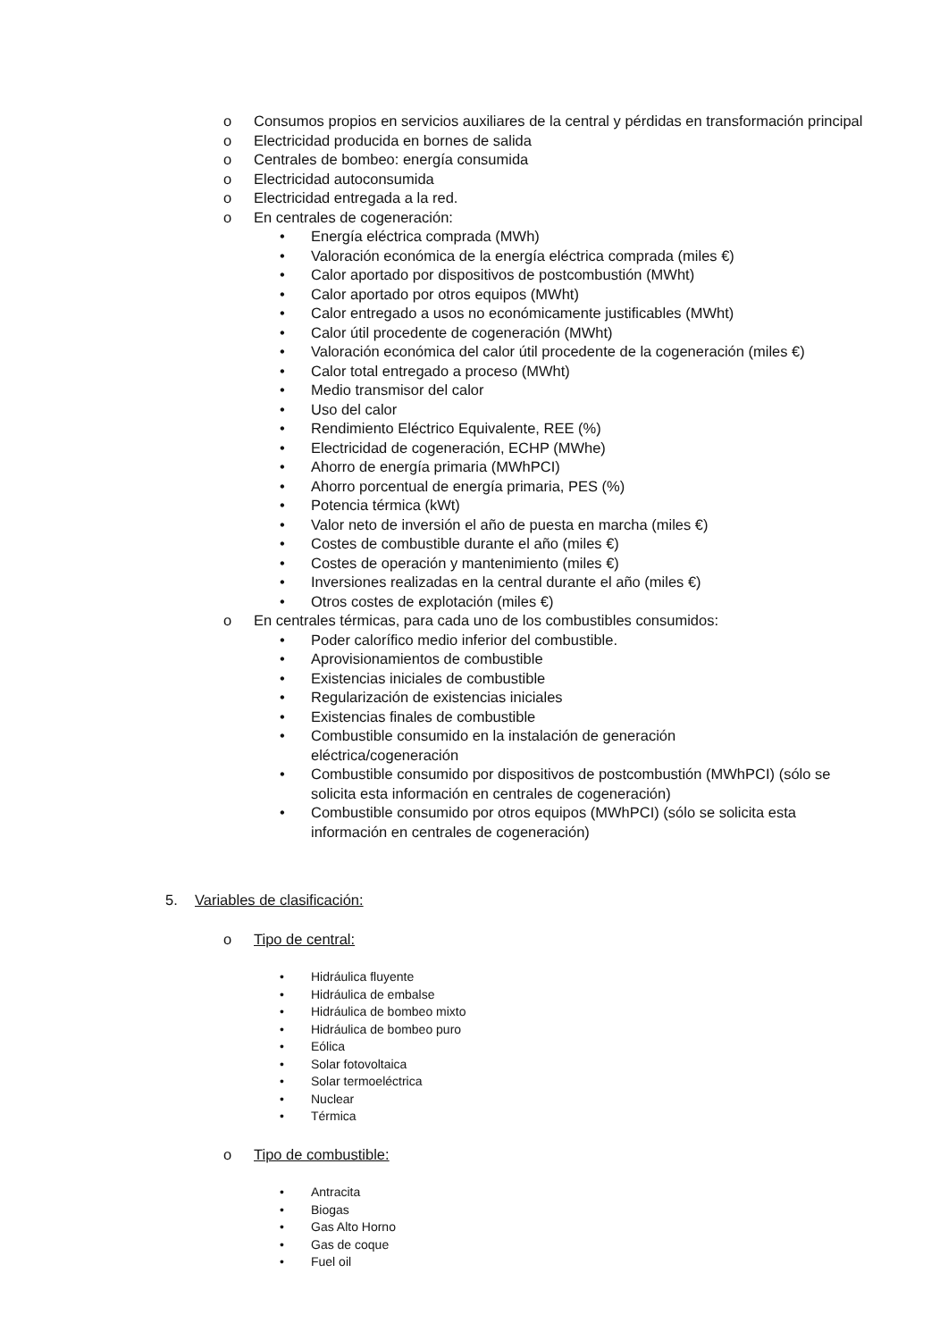o Consumos propios en servicios auxiliares de la central y pérdidas en transformación principal
o Electricidad producida en bornes de salida
o Centrales de bombeo: energía consumida
o Electricidad autoconsumida
o Electricidad entregada a la red.
o En centrales de cogeneración:
• Energía eléctrica comprada (MWh)
• Valoración económica de la energía eléctrica comprada (miles €)
• Calor aportado por dispositivos de postcombustión (MWht)
• Calor aportado por otros equipos (MWht)
• Calor entregado a usos no económicamente justificables (MWht)
• Calor útil procedente de cogeneración (MWht)
• Valoración económica del calor útil procedente de la cogeneración (miles €)
• Calor total entregado a proceso (MWht)
• Medio transmisor del calor
• Uso del calor
• Rendimiento Eléctrico Equivalente, REE (%)
• Electricidad de cogeneración, ECHP (MWhe)
• Ahorro de energía primaria (MWhPCI)
• Ahorro porcentual de energía primaria, PES (%)
• Potencia térmica (kWt)
• Valor neto de inversión el año de puesta en marcha (miles €)
• Costes de combustible durante el año (miles €)
• Costes de operación y mantenimiento (miles €)
• Inversiones realizadas en la central durante el año (miles €)
• Otros costes de explotación (miles €)
o En centrales térmicas, para cada uno de los combustibles consumidos:
• Poder calorífico medio inferior del combustible.
• Aprovisionamientos de combustible
• Existencias iniciales de combustible
• Regularización de existencias iniciales
• Existencias finales de combustible
• Combustible consumido en la instalación de generación eléctrica/cogeneración
• Combustible consumido por dispositivos de postcombustión (MWhPCI) (sólo se solicita esta información en centrales de cogeneración)
• Combustible consumido por otros equipos (MWhPCI) (sólo se solicita esta información en centrales de cogeneración)
5. Variables de clasificación:
o Tipo de central:
• Hidráulica fluyente
• Hidráulica de embalse
• Hidráulica de bombeo mixto
• Hidráulica de bombeo puro
• Eólica
• Solar fotovoltaica
• Solar termoeléctrica
• Nuclear
• Térmica
o Tipo de combustible:
• Antracita
• Biogas
• Gas Alto Horno
• Gas de coque
• Fuel oil